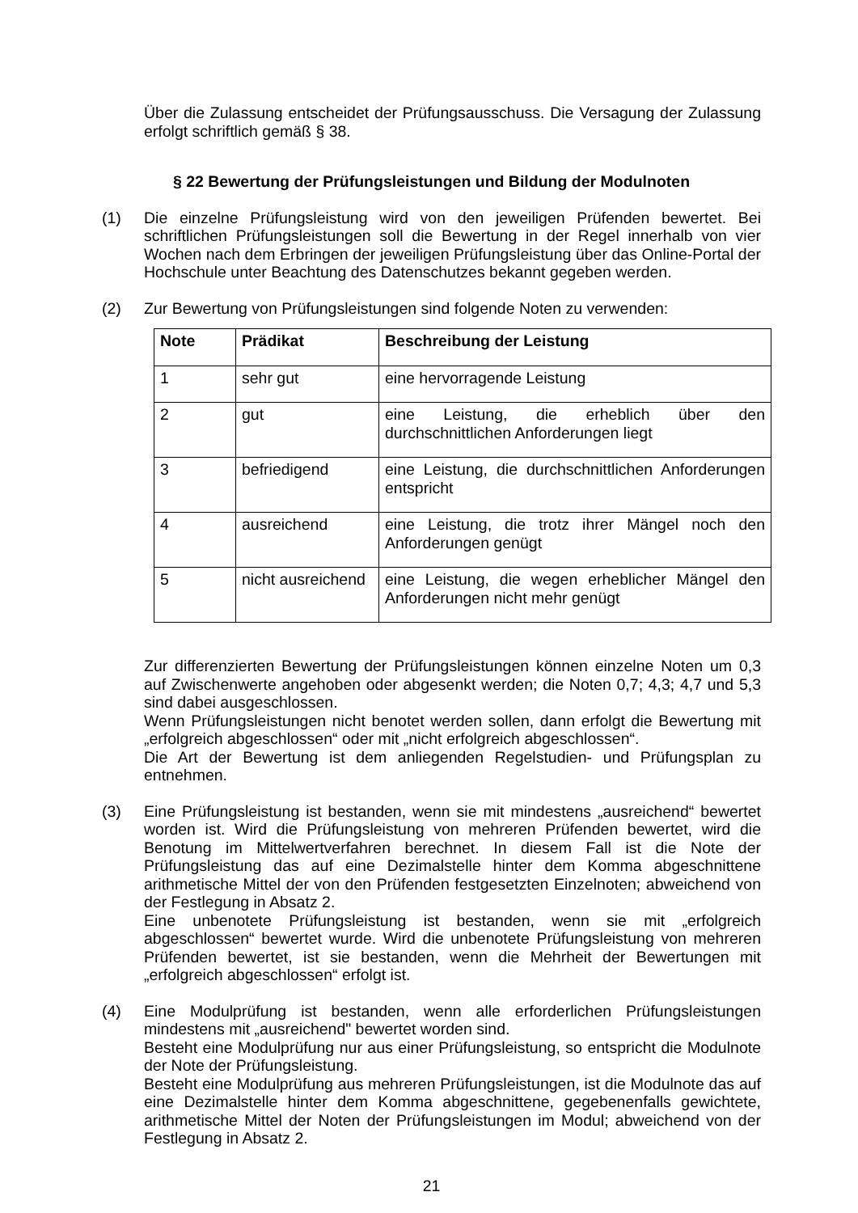Über die Zulassung entscheidet der Prüfungsausschuss. Die Versagung der Zulassung erfolgt schriftlich gemäß § 38.
§ 22 Bewertung der Prüfungsleistungen und Bildung der Modulnoten
(1) Die einzelne Prüfungsleistung wird von den jeweiligen Prüfenden bewertet. Bei schriftlichen Prüfungsleistungen soll die Bewertung in der Regel innerhalb von vier Wochen nach dem Erbringen der jeweiligen Prüfungsleistung über das Online-Portal der Hochschule unter Beachtung des Datenschutzes bekannt gegeben werden.
(2) Zur Bewertung von Prüfungsleistungen sind folgende Noten zu verwenden:
| Note | Prädikat | Beschreibung der Leistung |
| --- | --- | --- |
| 1 | sehr gut | eine hervorragende Leistung |
| 2 | gut | eine Leistung, die erheblich über den durchschnittlichen Anforderungen liegt |
| 3 | befriedigend | eine Leistung, die durchschnittlichen Anforderungen entspricht |
| 4 | ausreichend | eine Leistung, die trotz ihrer Mängel noch den Anforderungen genügt |
| 5 | nicht ausreichend | eine Leistung, die wegen erheblicher Mängel den Anforderungen nicht mehr genügt |
Zur differenzierten Bewertung der Prüfungsleistungen können einzelne Noten um 0,3 auf Zwischenwerte angehoben oder abgesenkt werden; die Noten 0,7; 4,3; 4,7 und 5,3 sind dabei ausgeschlossen.
Wenn Prüfungsleistungen nicht benotet werden sollen, dann erfolgt die Bewertung mit „erfolgreich abgeschlossen“ oder mit „nicht erfolgreich abgeschlossen“.
Die Art der Bewertung ist dem anliegenden Regelstudien- und Prüfungsplan zu entnehmen.
(3) Eine Prüfungsleistung ist bestanden, wenn sie mit mindestens „ausreichend“ bewertet worden ist. Wird die Prüfungsleistung von mehreren Prüfenden bewertet, wird die Benotung im Mittelwertverfahren berechnet. In diesem Fall ist die Note der Prüfungsleistung das auf eine Dezimalstelle hinter dem Komma abgeschnittene arithmetische Mittel der von den Prüfenden festgesetzten Einzelnoten; abweichend von der Festlegung in Absatz 2.
Eine unbenotete Prüfungsleistung ist bestanden, wenn sie mit „erfolgreich abgeschlossen“ bewertet wurde. Wird die unbenotete Prüfungsleistung von mehreren Prüfenden bewertet, ist sie bestanden, wenn die Mehrheit der Bewertungen mit „erfolgreich abgeschlossen“ erfolgt ist.
(4) Eine Modulprüfung ist bestanden, wenn alle erforderlichen Prüfungsleistungen mindestens mit „ausreichend" bewertet worden sind.
Besteht eine Modulprüfung nur aus einer Prüfungsleistung, so entspricht die Modulnote der Note der Prüfungsleistung.
Besteht eine Modulprüfung aus mehreren Prüfungsleistungen, ist die Modulnote das auf eine Dezimalstelle hinter dem Komma abgeschnittene, gegebenenfalls gewichtete, arithmetische Mittel der Noten der Prüfungsleistungen im Modul; abweichend von der Festlegung in Absatz 2.
21